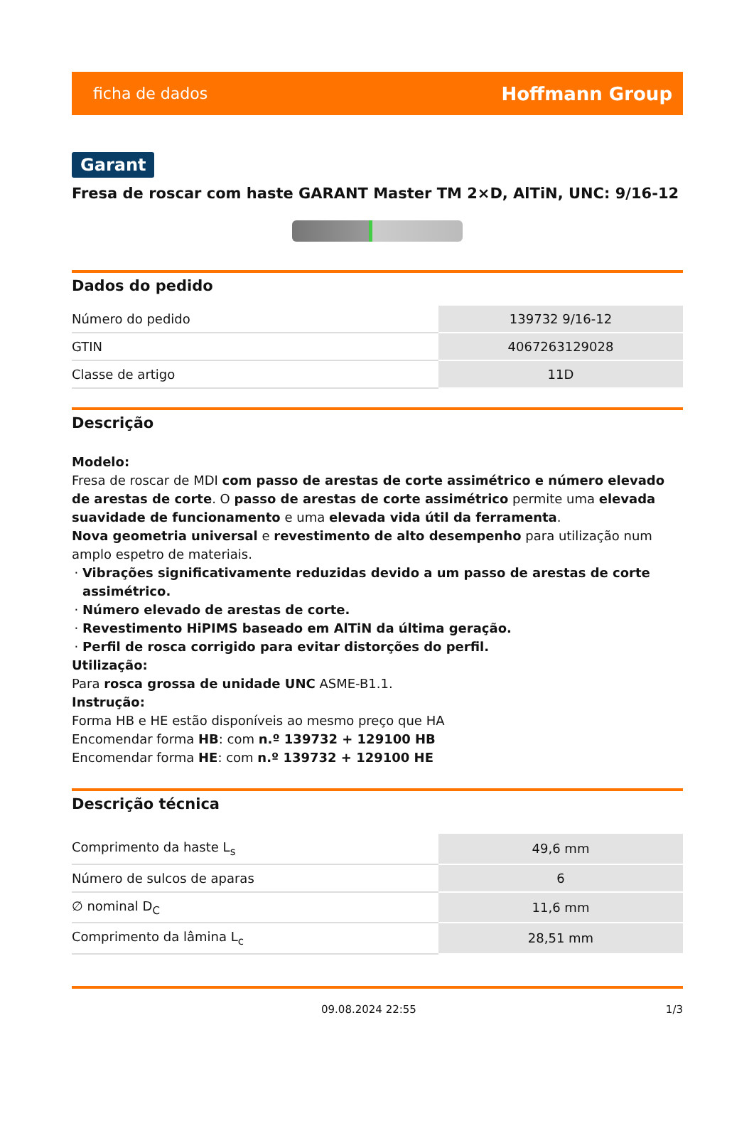ficha de dados Hoffmann Group
Garant
Fresa de roscar com haste GARANT Master TM 2×D, AlTiN, UNC: 9/16-12
Dados do pedido
| Número do pedido | 139732 9/16-12 |
| GTIN | 4067263129028 |
| Classe de artigo | 11D |
Descrição
Modelo:
Fresa de roscar de MDI com passo de arestas de corte assimétrico e número elevado de arestas de corte. O passo de arestas de corte assimétrico permite uma elevada suavidade de funcionamento e uma elevada vida útil da ferramenta.
Nova geometria universal e revestimento de alto desempenho para utilização num amplo espetro de materiais.
Vibrações significativamente reduzidas devido a um passo de arestas de corte assimétrico.
Número elevado de arestas de corte.
Revestimento HiPIMS baseado em AlTiN da última geração.
Perfil de rosca corrigido para evitar distorções do perfil.
Utilização:
Para rosca grossa de unidade UNC ASME-B1.1.
Instrução:
Forma HB e HE estão disponíveis ao mesmo preço que HA
Encomendar forma HB: com n.º 139732 + 129100 HB
Encomendar forma HE: com n.º 139732 + 129100 HE
Descrição técnica
| Comprimento da haste L<sub>s</sub> | 49,6 mm |
| Número de sulcos de aparas | 6 |
| ∅ nominal D<sub>C</sub> | 11,6 mm |
| Comprimento da lâmina L<sub>c</sub> | 28,51 mm |
09.08.2024 22:55 1/3